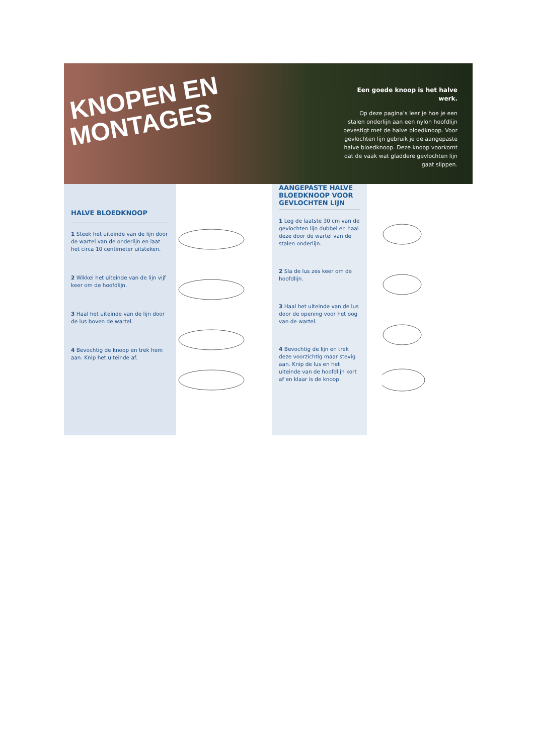KNOPEN EN
MONTAGES
Een goede knoop is het halve werk.
Op deze pagina’s leer je hoe je een stalen onderlijn aan een nylon hoofdlijn bevestigt met de halve bloedknoop. Voor gevlochten lijn gebruik je de aangepaste halve bloed­knoop. Deze knoop voorkomt dat de vaak wat gladdere gevlochten lijn gaat slippen.
HALVE BLOEDKNOOP
1 Steek het uiteinde van de lijn door de wartel van de onder­lijn en laat het circa 10 centi­meter uitsteken.
2 Wikkel het uiteinde van de lijn vijf keer om de hoofdlijn.
3 Haal het uiteinde van de lijn door de lus boven de wartel.
4 Bevochtig de knoop en trek hem aan. Knip het uiteinde af.
AANGEPASTE HALVE BLOEDKNOOP VOOR GEVLOCHTEN LIJN
1 Leg de laatste 30 cm van de gevlochten lijn dubbel en haal deze door de wartel van de stalen onderlijn.
2 Sla de lus zes keer om de hoofdlijn.
3 Haal het uiteinde van de lus door de opening voor het oog van de wartel.
4 Bevochtig de lijn en trek deze voorzichtig maar stevig aan. Knip de lus en het uiteinde van de hoofdlijn kort af en klaar is de knoop.